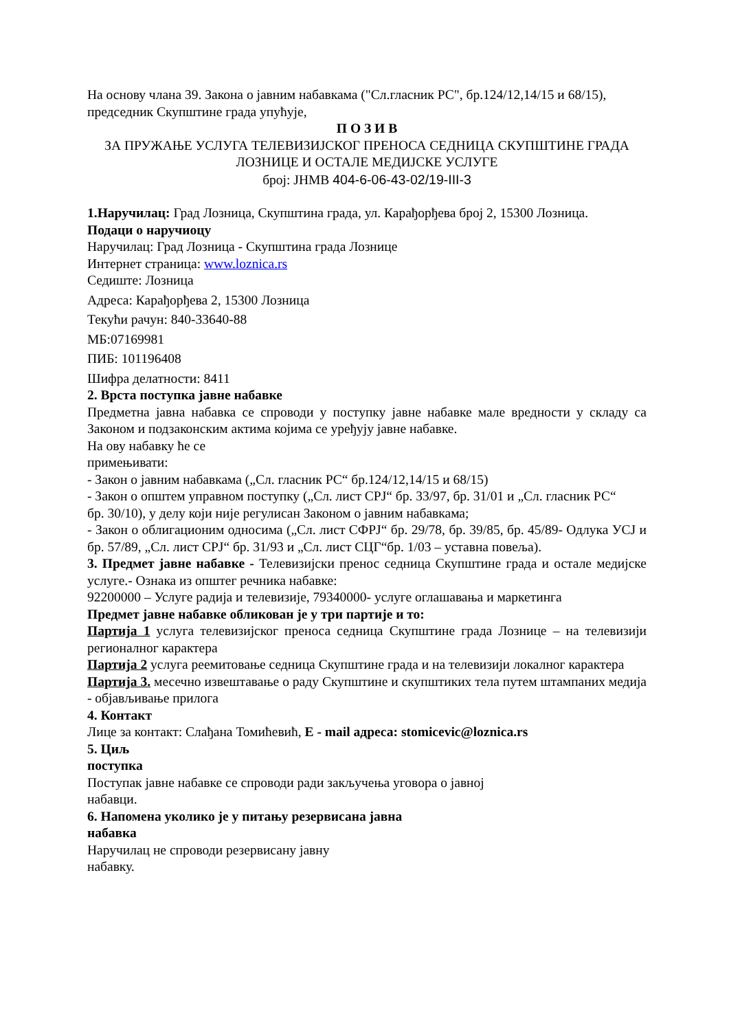На основу члана 39. Закона о јавним набавкама ("Сл.гласник РС", бр.124/12,14/15 и 68/15), председник Скупштине града упућује,
П О З И В
ЗА ПРУЖАЊЕ УСЛУГА ТЕЛЕВИЗИЈСКОГ ПРЕНОСА СЕДНИЦА СКУПШТИНЕ ГРАДА ЛОЗНИЦЕ И ОСТАЛЕ МЕДИЈСКЕ УСЛУГЕ
број: ЈНМВ 404-6-06-43-02/19-III-3
1.Наручилац: Град Лозница, Скупштина града, ул. Карађорђева број 2, 15300 Лозница.
Подаци о наручиоцу
Наручилац: Град Лозница - Скупштина града Лознице
Интернет страница: www.loznica.rs
Седиште: Лозница
Адреса: Карађорђева 2, 15300 Лозница
Текући рачун: 840-33640-88
МБ:07169981
ПИБ: 101196408
Шифра делатности: 8411
2. Врста поступка јавне набавке
Предметна јавна набавка се спроводи у поступку јавне набавке мале вредности у складу са Законом и подзаконским актима којима се уређују јавне набавке.
На ову набавку ће се
примењивати:
- Закон о јавним набавкама („Сл. гласник РС“ бр.124/12,14/15 и 68/15)
- Закон о општем управном поступку („Сл. лист СРЈ“ бр. 33/97, бр. 31/01 и „Сл. гласник РС“
бр. 30/10), у делу који није регулисан Законом о јавним набавкама;
- Закон о облигационим односима („Сл. лист СФРЈ“ бр. 29/78, бр. 39/85, бр. 45/89- Одлука УСЈ и бр. 57/89, „Сл. лист СРЈ“ бр. 31/93 и „Сл. лист СЦГ“бр. 1/03 – уставна повеља).
3. Предмет јавне набавке - Телевизијски пренос седница Скупштине града и остале медијске услуге.- Ознака из општег речника набавке:
92200000 – Услуге радија и телевизије, 79340000- услуге оглашавања и маркетинга
Предмет јавне набавке обликован је у три партије и то:
Партија 1 услуга телевизијског преноса седница Скупштине града Лознице – на телевизији регионалног карактера
Партија 2 услуга реемитовање седница Скупштине града и на телевизији локалног карактера
Партија 3. месечно извештавање о раду Скупштине и скупштиких тела путем штампаних медија - објављивање прилога
4. Контакт
Лице за контакт: Слађана Томићевић, E - mail адреса: stomicevic@loznica.rs
5. Циљ
поступка
Поступак јавне набавке се спроводи ради закључења уговора о јавној
набавци.
6. Напомена уколико је у питању резервисана јавна
набавка
Наручилац не спроводи резервисану јавну
набавку.